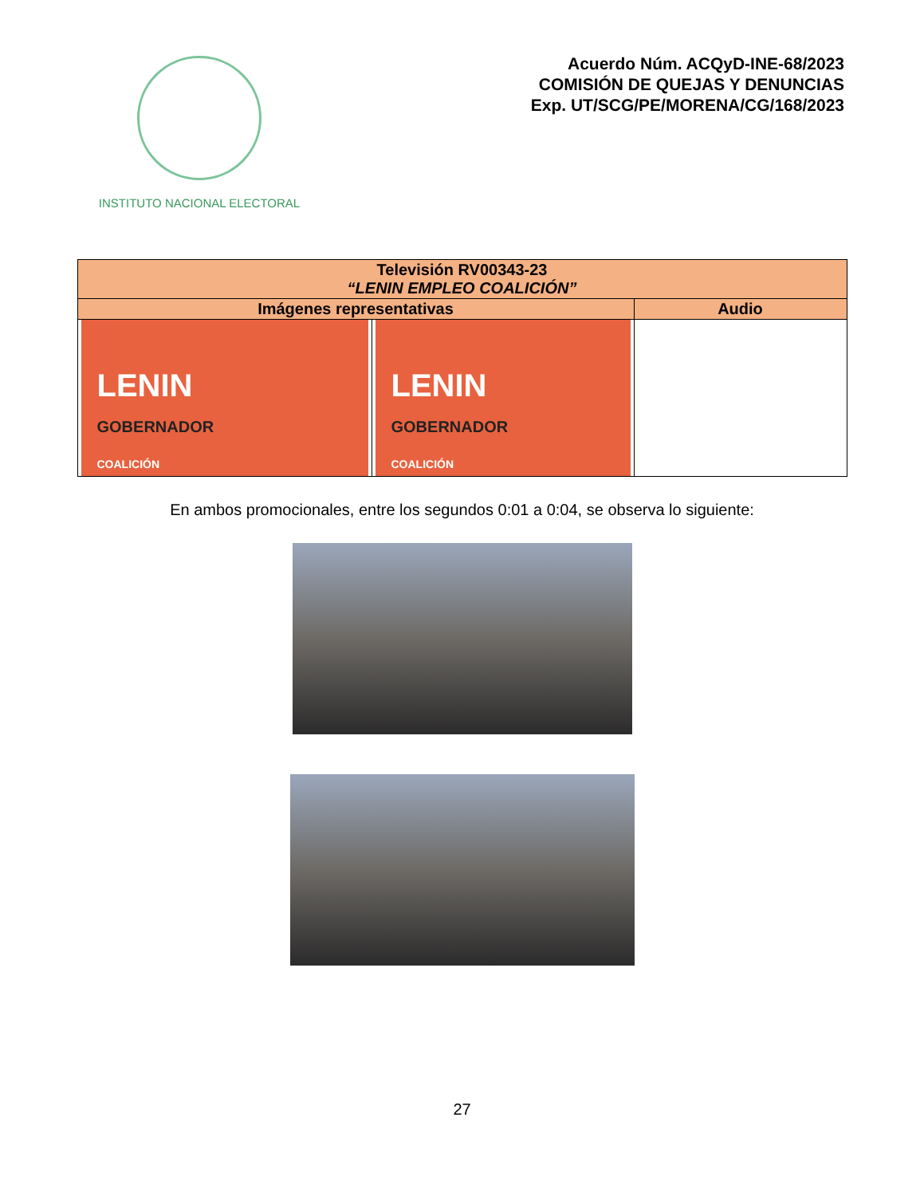INSTITUTO NACIONAL ELECTORAL
Acuerdo Núm. ACQyD-INE-68/2023
COMISIÓN DE QUEJAS Y DENUNCIAS
Exp. UT/SCG/PE/MORENA/CG/168/2023
| Televisión RV00343-23 “LENIN EMPLEO COALICIÓN” | | |
| --- | --- | --- |
| Imágenes representativas | | Audio |
| LENIN GOBERNADOR COALICIÓN | LENIN GOBERNADOR COALICIÓN | |
En ambos promocionales, entre los segundos 0:01 a 0:04, se observa lo siguiente:
27